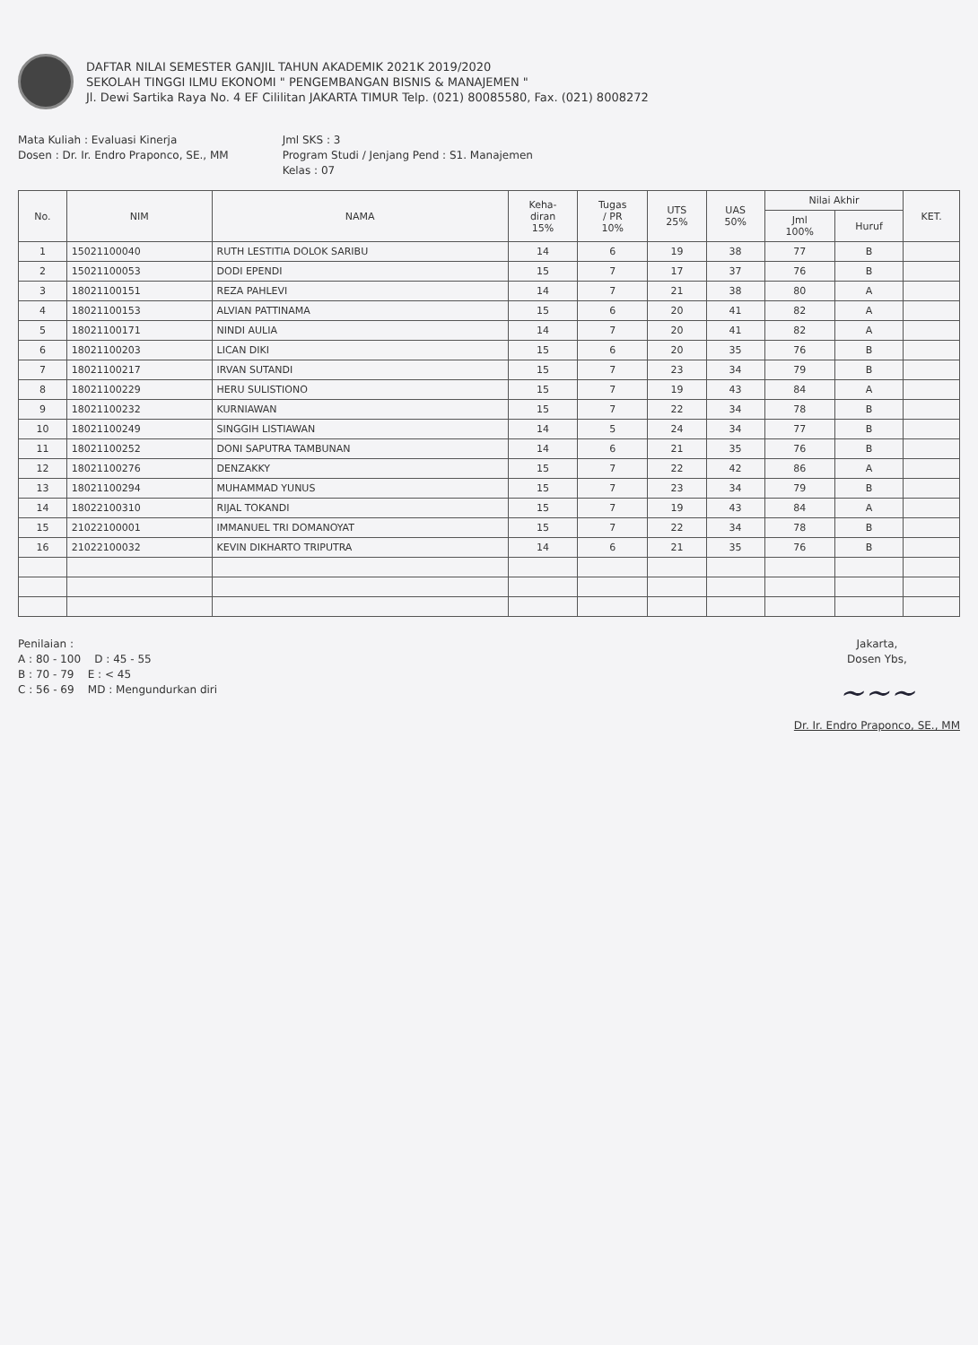DAFTAR NILAI SEMESTER GANJIL TAHUN AKADEMIK 2021K 2019/2020
SEKOLAH TINGGI ILMU EKONOMI " PENGEMBANGAN BISNIS & MANAJEMEN "
Jl. Dewi Sartika Raya No. 4 EF Cililitan JAKARTA TIMUR Telp. (021) 80085580, Fax. (021) 8008272
Mata Kuliah : Evaluasi Kinerja
Dosen : Dr. Ir. Endro Praponco, SE., MM
Jml SKS : 3
Program Studi / Jenjang Pend : S1. Manajemen
Kelas : 07
| No. | NIM | NAMA | Keha- diran 15% | Tugas / PR 10% | UTS 25% | UAS 50% | Nilai Akhir | | KET. |
| --- | --- | --- | --- | --- | --- | --- | --- | --- | --- |
| | | | | | | | Jml 100% | Huruf | |
| 1 | 15021100040 | RUTH LESTITIA DOLOK SARIBU | 14 | 6 | 19 | 38 | 77 | B | |
| 2 | 15021100053 | DODI EPENDI | 15 | 7 | 17 | 37 | 76 | B | |
| 3 | 18021100151 | REZA PAHLEVI | 14 | 7 | 21 | 38 | 80 | A | |
| 4 | 18021100153 | ALVIAN PATTINAMA | 15 | 6 | 20 | 41 | 82 | A | |
| 5 | 18021100171 | NINDI AULIA | 14 | 7 | 20 | 41 | 82 | A | |
| 6 | 18021100203 | LICAN DIKI | 15 | 6 | 20 | 35 | 76 | B | |
| 7 | 18021100217 | IRVAN SUTANDI | 15 | 7 | 23 | 34 | 79 | B | |
| 8 | 18021100229 | HERU SULISTIONO | 15 | 7 | 19 | 43 | 84 | A | |
| 9 | 18021100232 | KURNIAWAN | 15 | 7 | 22 | 34 | 78 | B | |
| 10 | 18021100249 | SINGGIH LISTIAWAN | 14 | 5 | 24 | 34 | 77 | B | |
| 11 | 18021100252 | DONI SAPUTRA TAMBUNAN | 14 | 6 | 21 | 35 | 76 | B | |
| 12 | 18021100276 | DENZAKKY | 15 | 7 | 22 | 42 | 86 | A | |
| 13 | 18021100294 | MUHAMMAD YUNUS | 15 | 7 | 23 | 34 | 79 | B | |
| 14 | 18022100310 | RIJAL TOKANDI | 15 | 7 | 19 | 43 | 84 | A | |
| 15 | 21022100001 | IMMANUEL TRI DOMANOYAT | 15 | 7 | 22 | 34 | 78 | B | |
| 16 | 21022100032 | KEVIN DIKHARTO TRIPUTRA | 14 | 6 | 21 | 35 | 76 | B | |
Penilaian :
A : 80 - 100 D : 45 - 55
B : 70 - 79 E : < 45
C : 56 - 69 MD : Mengundurkan diri
Jakarta,
Dosen Ybs,
~~~
Dr. Ir. Endro Praponco, SE., MM